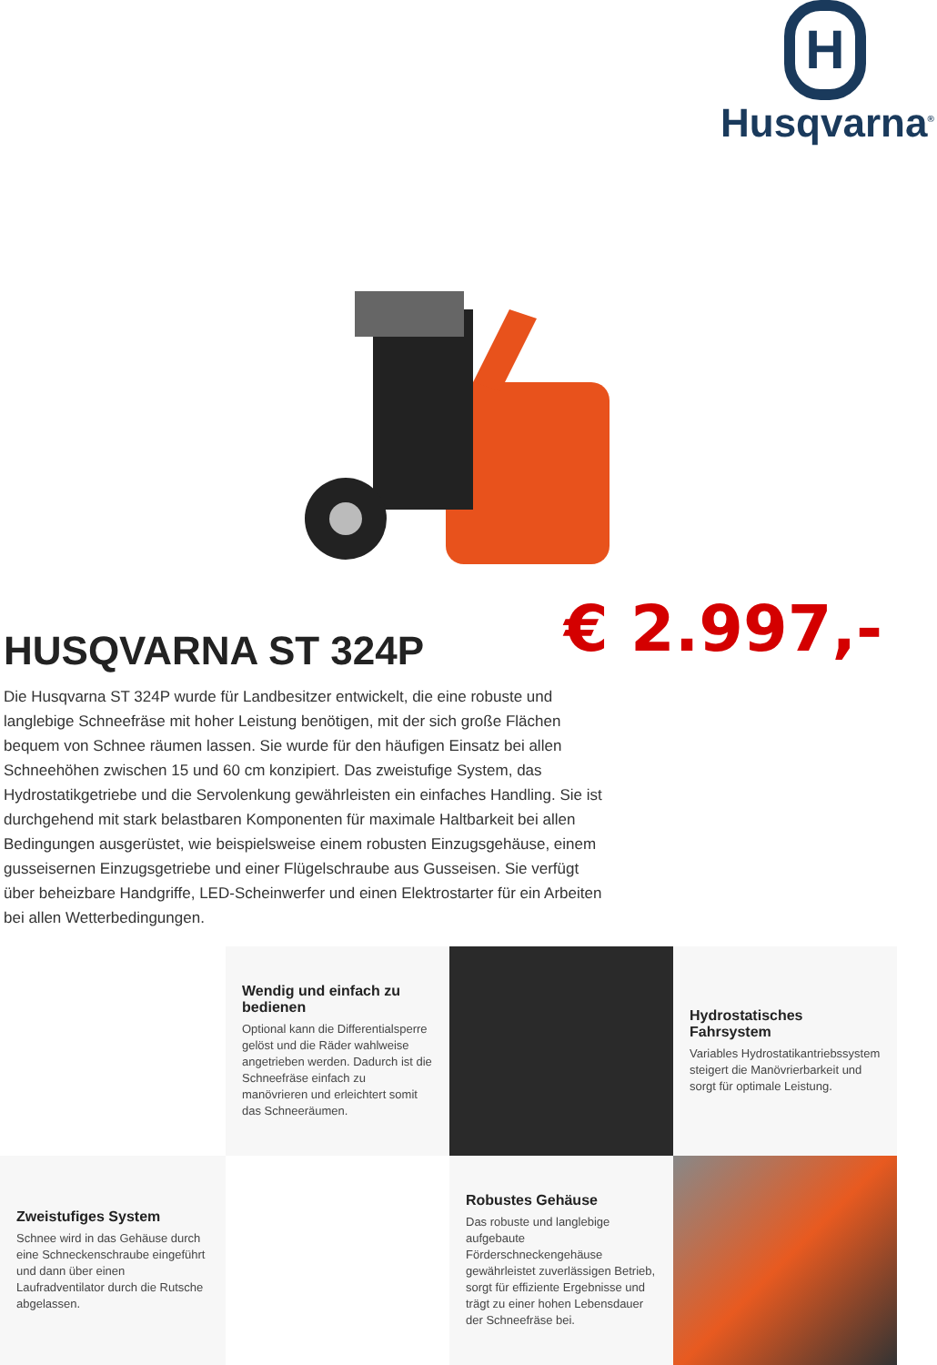H
Husqvarna<sup>®</sup>
€ 2.997,-
HUSQVARNA ST 324P
Die Husqvarna ST 324P wurde für Landbesitzer entwickelt, die eine robuste und langlebige Schneefräse mit hoher Leistung benötigen, mit der sich große Flächen bequem von Schnee räumen lassen. Sie wurde für den häufigen Einsatz bei allen Schneehöhen zwischen 15 und 60 cm konzipiert. Das zweistufige System, das Hydrostatikgetriebe und die Servolenkung gewährleisten ein einfaches Handling. Sie ist durchgehend mit stark belastbaren Komponenten für maximale Haltbarkeit bei allen Bedingungen ausgerüstet, wie beispielsweise einem robusten Einzugsgehäuse, einem gusseisernen Einzugsgetriebe und einer Flügelschraube aus Gusseisen. Sie verfügt über beheizbare Handgriffe, LED-Scheinwerfer und einen Elektrostarter für ein Arbeiten bei allen Wetterbedingungen.
Wendig und einfach zu bedienen
Optional kann die Differentialsperre gelöst und die Räder wahlweise angetrieben werden. Dadurch ist die Schneefräse einfach zu manövrieren und erleichtert somit das Schneeräumen.
Hydrostatisches Fahrsystem
Variables Hydrostatikantriebssystem steigert die Manövrierbarkeit und sorgt für optimale Leistung.
Zweistufiges System
Schnee wird in das Gehäuse durch eine Schneckenschraube eingeführt und dann über einen Laufradventilator durch die Rutsche abgelassen.
Robustes Gehäuse
Das robuste und langlebige aufgebaute Förderschneckengehäuse gewährleistet zuverlässigen Betrieb, sorgt für effiziente Ergebnisse und trägt zu einer hohen Lebensdauer der Schneefräse bei.